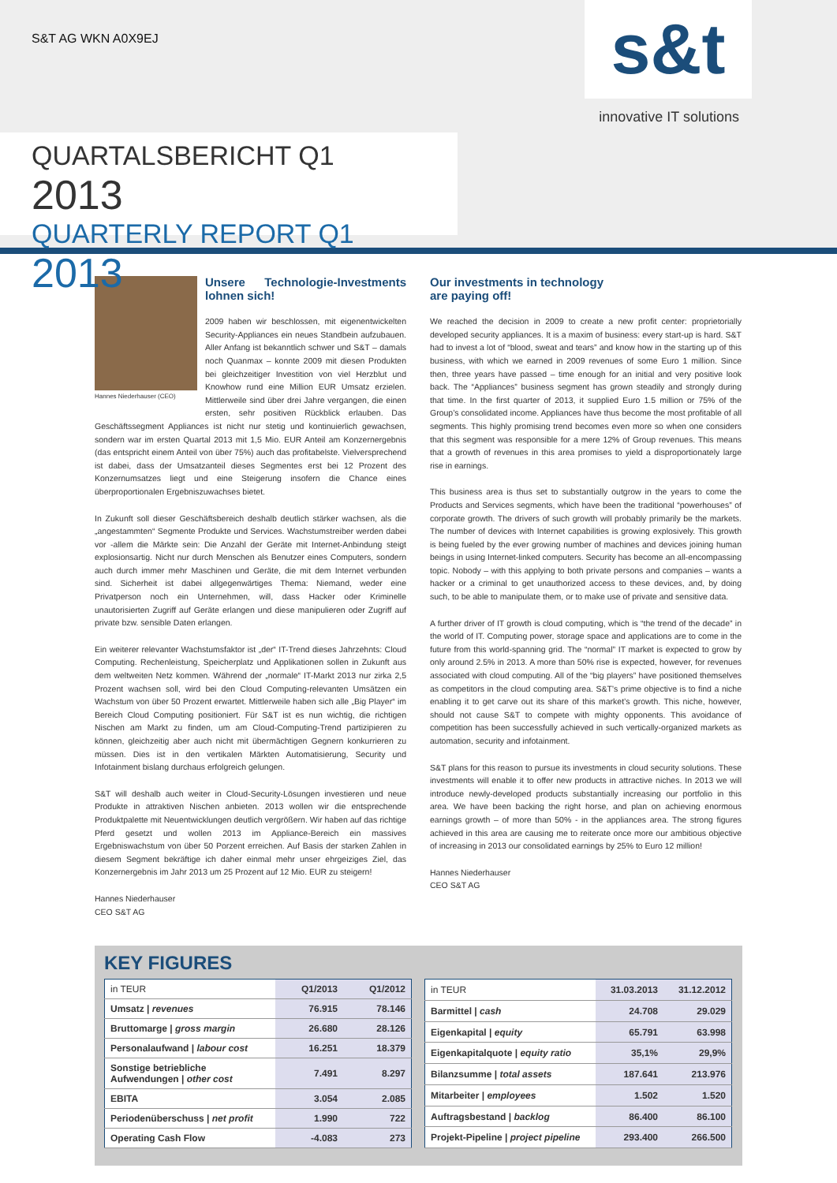S&T AG WKN A0X9EJ s&t
innovative IT solutions
QUARTALSBERICHT Q1 2013
QUARTERLY REPORT Q1 2013
Hannes Niederhauser (CEO)
Unsere Technologie-Investments lohnen sich!
2009 haben wir beschlossen, mit eigenentwickelten Security-Appliances ein neues Standbein aufzubauen. Aller Anfang ist bekanntlich schwer und S&T – damals noch Quanmax – konnte 2009 mit diesen Produkten bei gleichzeitiger Investition von viel Herzblut und Knowhow rund eine Million EUR Umsatz erzielen. Mittlerweile sind über drei Jahre vergangen, die einen ersten, sehr positiven Rückblick erlauben. Das Geschäftssegment Appliances ist nicht nur stetig und kontinuierlich gewachsen, sondern war im ersten Quartal 2013 mit 1,5 Mio. EUR Anteil am Konzernergebnis (das entspricht einem Anteil von über 75%) auch das profitabelste. Vielversprechend ist dabei, dass der Umsatzanteil dieses Segmentes erst bei 12 Prozent des Konzernumsatzes liegt und eine Steigerung insofern die Chance eines überproportionalen Ergebniszuwachses bietet.
In Zukunft soll dieser Geschäftsbereich deshalb deutlich stärker wachsen, als die „angestammten“ Segmente Produkte und Services. Wachstumstreiber werden dabei vor -allem die Märkte sein: Die Anzahl der Geräte mit Internet-Anbindung steigt explosionsartig. Nicht nur durch Menschen als Benutzer eines Computers, sondern auch durch immer mehr Maschinen und Geräte, die mit dem Internet verbunden sind. Sicherheit ist dabei allgegenwärtiges Thema: Niemand, weder eine Privatperson noch ein Unternehmen, will, dass Hacker oder Kriminelle unautorisierten Zugriff auf Geräte erlangen und diese manipulieren oder Zugriff auf private bzw. sensible Daten erlangen.
Ein weiterer relevanter Wachstumsfaktor ist „der“ IT-Trend dieses Jahrzehnts: Cloud Computing. Rechenleistung, Speicherplatz und Applikationen sollen in Zukunft aus dem weltweiten Netz kommen. Während der „normale“ IT-Markt 2013 nur zirka 2,5 Prozent wachsen soll, wird bei den Cloud Computing-relevanten Umsätzen ein Wachstum von über 50 Prozent erwartet. Mittlerweile haben sich alle „Big Player“ im Bereich Cloud Computing positioniert. Für S&T ist es nun wichtig, die richtigen Nischen am Markt zu finden, um am Cloud-Computing-Trend partizipieren zu können, gleichzeitig aber auch nicht mit übermächtigen Gegnern konkurrieren zu müssen. Dies ist in den vertikalen Märkten Automatisierung, Security und Infotainment bislang durchaus erfolgreich gelungen.
S&T will deshalb auch weiter in Cloud-Security-Lösungen investieren und neue Produkte in attraktiven Nischen anbieten. 2013 wollen wir die entsprechende Produktpalette mit Neuentwicklungen deutlich vergrößern. Wir haben auf das richtige Pferd gesetzt und wollen 2013 im Appliance-Bereich ein massives Ergebniswachstum von über 50 Porzent erreichen. Auf Basis der starken Zahlen in diesem Segment bekräftige ich daher einmal mehr unser ehrgeiziges Ziel, das Konzernergebnis im Jahr 2013 um 25 Prozent auf 12 Mio. EUR zu steigern!
Hannes Niederhauser
CEO S&T AG
Our investments in technology
are paying off!
We reached the decision in 2009 to create a new profit center: proprietorially developed security appliances. It is a maxim of business: every start-up is hard. S&T had to invest a lot of “blood, sweat and tears” and know how in the starting up of this business, with which we earned in 2009 revenues of some Euro 1 million. Since then, three years have passed – time enough for an initial and very positive look back. The “Appliances” business segment has grown steadily and strongly during that time. In the first quarter of 2013, it supplied Euro 1.5 million or 75% of the Group’s consolidated income. Appliances have thus become the most profitable of all segments. This highly promising trend becomes even more so when one considers that this segment was responsible for a mere 12% of Group revenues. This means that a growth of revenues in this area promises to yield a disproportionately large rise in earnings.
This business area is thus set to substantially outgrow in the years to come the Products and Services segments, which have been the traditional “powerhouses” of corporate growth. The drivers of such growth will probably primarily be the markets. The number of devices with Internet capabilities is growing explosively. This growth is being fueled by the ever growing number of machines and devices joining human beings in using Internet-linked computers. Security has become an all-encompassing topic. Nobody – with this applying to both private persons and companies – wants a hacker or a criminal to get unauthorized access to these devices, and, by doing such, to be able to manipulate them, or to make use of private and sensitive data.
A further driver of IT growth is cloud computing, which is “the trend of the decade” in the world of IT. Computing power, storage space and applications are to come in the future from this world-spanning grid. The “normal” IT market is expected to grow by only around 2.5% in 2013. A more than 50% rise is expected, however, for revenues associated with cloud computing. All of the “big players” have positioned themselves as competitors in the cloud computing area. S&T’s prime objective is to find a niche enabling it to get carve out its share of this market’s growth. This niche, however, should not cause S&T to compete with mighty opponents. This avoidance of competition has been successfully achieved in such vertically-organized markets as automation, security and infotainment.
S&T plans for this reason to pursue its investments in cloud security solutions. These investments will enable it to offer new products in attractive niches. In 2013 we will introduce newly-developed products substantially increasing our portfolio in this area. We have been backing the right horse, and plan on achieving enormous earnings growth – of more than 50% - in the appliances area. The strong figures achieved in this area are causing me to reiterate once more our ambitious objective of increasing in 2013 our consolidated earnings by 25% to Euro 12 million!
Hannes Niederhauser
CEO S&T AG
KEY FIGURES
| in TEUR | Q1/2013 | Q1/2012 |
| --- | --- | --- |
| Umsatz / revenues | 76.915 | 78.146 |
| Bruttomarge / gross margin | 26.680 | 28.126 |
| Personalaufwand / labour cost | 16.251 | 18.379 |
| Sonstige betriebliche Aufwendungen / other cost | 7.491 | 8.297 |
| EBITA | 3.054 | 2.085 |
| Periodenüberschuss / net profit | 1.990 | 722 |
| Operating Cash Flow | -4.083 | 273 |
| in TEUR | 31.03.2013 | 31.12.2012 |
| --- | --- | --- |
| Barmittel / cash | 24.708 | 29.029 |
| Eigenkapital / equity | 65.791 | 63.998 |
| Eigenkapitalquote / equity ratio | 35,1% | 29,9% |
| Bilanzsumme / total assets | 187.641 | 213.976 |
| Mitarbeiter / employees | 1.502 | 1.520 |
| Auftragsbestand / backlog | 86.400 | 86.100 |
| Projekt-Pipeline / project pipeline | 293.400 | 266.500 |